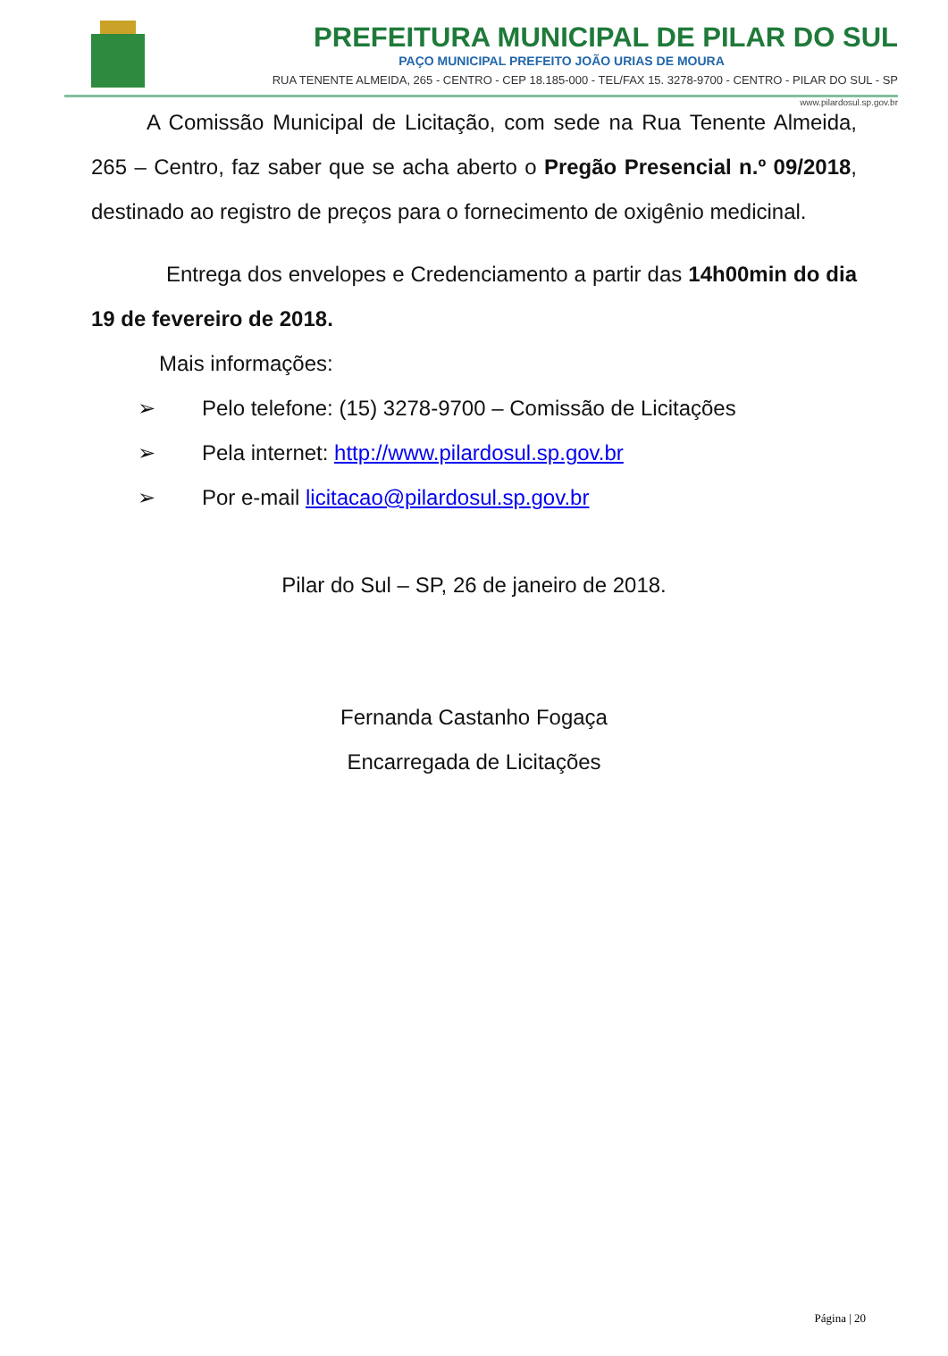PREFEITURA MUNICIPAL DE PILAR DO SUL
PAÇO MUNICIPAL PREFEITO JOÃO URIAS DE MOURA
RUA TENENTE ALMEIDA, 265 - CENTRO - CEP 18.185-000 - TEL/FAX 15. 3278-9700 - CENTRO - PILAR DO SUL - SP
www.pilardosul.sp.gov.br
A Comissão Municipal de Licitação, com sede na Rua Tenente Almeida, 265 – Centro, faz saber que se acha aberto o Pregão Presencial n.º 09/2018, destinado ao registro de preços para o fornecimento de oxigênio medicinal.
Entrega dos envelopes e Credenciamento a partir das 14h00min do dia 19 de fevereiro de 2018.
Mais informações:
➢ Pelo telefone: (15) 3278-9700 – Comissão de Licitações
➢ Pela internet: http://www.pilardosul.sp.gov.br
➢ Por e-mail licitacao@pilardosul.sp.gov.br
Pilar do Sul – SP, 26 de janeiro de 2018.
Fernanda Castanho Fogaça
Encarregada de Licitações
Página | 20